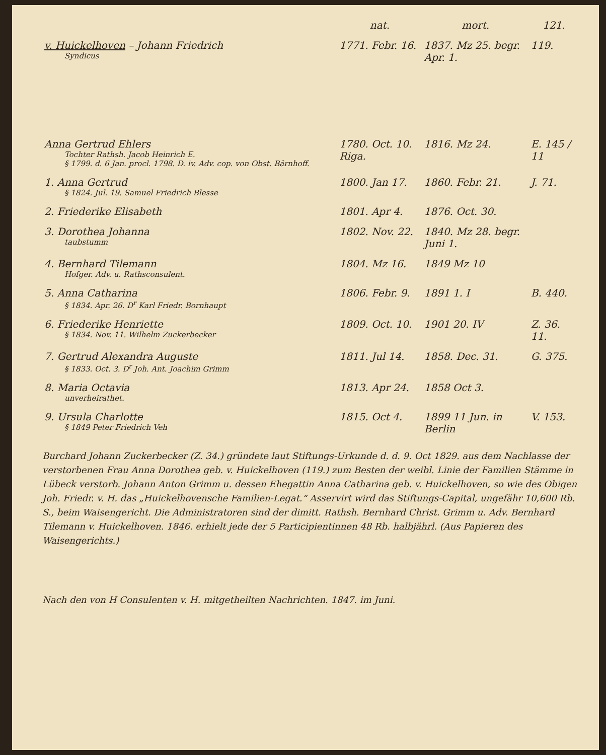| | nat. | mort. | 121. |
| --- | --- | --- | --- |
| v. Huickelhoven – Johann Friedrich Syndicus | 1771. Febr. 16. | 1837. Mz 25. begr. Apr. 1. | 119. |
| Anna Gertrud Ehlers Tochter Rathsh. Jacob Heinrich E. § 1799. d. 6 Jan. procl. 1798. D. iv. Adv. cop. von Obst. Bärnhoff. | 1780. Oct. 10. Riga. | 1816. Mz 24. | E. 145 / 11 |
| 1. Anna Gertrud § 1824. Jul. 19. Samuel Friedrich Blesse | 1800. Jan 17. | 1860. Febr. 21. | J. 71. |
| 2. Friederike Elisabeth | 1801. Apr 4. | 1876. Oct. 30. | |
| 3. Dorothea Johanna taubstumm | 1802. Nov. 22. | 1840. Mz 28. begr. Juni 1. | |
| 4. Bernhard Tilemann Hofger. Adv. u. Rathsconsulent. | 1804. Mz 16. | 1849 Mz 10 | |
| 5. Anna Catharina § 1834. Apr. 26. D<sup>r</sup> Karl Friedr. Bornhaupt | 1806. Febr. 9. | 1891 1. I | B. 440. |
| 6. Friederike Henriette § 1834. Nov. 11. Wilhelm Zuckerbecker | 1809. Oct. 10. | 1901 20. IV | Z. 36. 11. |
| 7. Gertrud Alexandra Auguste § 1833. Oct. 3. D<sup>r</sup> Joh. Ant. Joachim Grimm | 1811. Jul 14. | 1858. Dec. 31. | G. 375. |
| 8. Maria Octavia unverheirathet. | 1813. Apr 24. | 1858 Oct 3. | |
| 9. Ursula Charlotte § 1849 Peter Friedrich Veh | 1815. Oct 4. | 1899 11 Jun. in Berlin | V. 153. |
Burchard Johann Zuckerbecker (Z. 34.) gründete laut Stiftungs-Urkunde d. d. 9. Oct 1829. aus dem Nachlasse der verstorbenen Frau Anna Dorothea geb. v. Huickelhoven (119.) zum Besten der weibl. Linie der Familien Stämme in Lübeck verstorb. Johann Anton Grimm u. dessen Ehegattin Anna Catharina geb. v. Huickelhoven, so wie des Obigen Joh. Friedr. v. H. das „Huickelhovensche Familien-Legat.“ Asservirt wird das Stiftungs-Capital, ungefähr 10,600 Rb. S., beim Waisengericht. Die Administratoren sind der dimitt. Rathsh. Bernhard Christ. Grimm u. Adv. Bernhard Tilemann v. Huickelhoven. 1846. erhielt jede der 5 Participientinnen 48 Rb. halbjährl. (Aus Papieren des Waisengerichts.)
Nach den von H Consulenten v. H. mitgetheilten Nachrichten. 1847. im Juni.